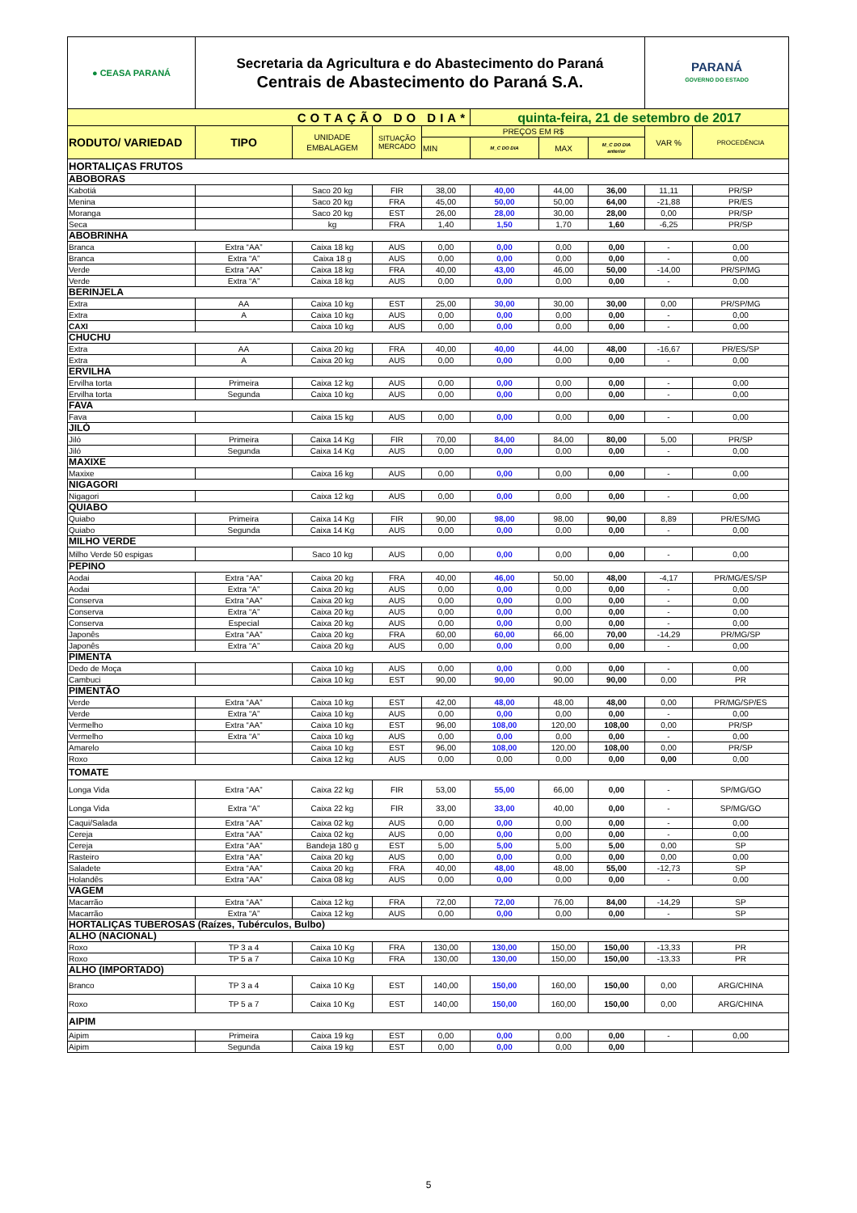| ● CEASA PARANÁ | Secretaria da Agricultura e do Abastecimento do Paraná Centrais de Abastecimento do Paraná S.A. | | | | | | | PARANÁ GOVERNO DO ESTADO | |
| COTAÇÃO DO DIA* | | | | | quinta-feira, 21 de setembro de 2017 | | | | |
| RODUTO/ VARIEDAD | TIPO | UNIDADE EMBALAGEM | SITUAÇÃO MERCADO | PREÇOS EM R$ | | | | VAR % | PROCEDÊNCIA |
| | | | | MIN | M_C DO DIA | MAX | M_C DO DIA anterior | | |
| HORTALIÇAS FRUTOS | | | | | | | | | |
| ABOBORAS | | | | | | | | | |
| Kabotiá | | Saco 20 kg | FIR | 38,00 | 40,00 | 44,00 | 36,00 | 11,11 | PR/SP |
| Menina | | Saco 20 kg | FRA | 45,00 | 50,00 | 50,00 | 64,00 | -21,88 | PR/ES |
| Moranga | | Saco 20 kg | EST | 26,00 | 28,00 | 30,00 | 28,00 | 0,00 | PR/SP |
| Seca | | kg | FRA | 1,40 | 1,50 | 1,70 | 1,60 | -6,25 | PR/SP |
| ABOBRINHA | | | | | | | | | |
| Branca | Extra “AA” | Caixa 18 kg | AUS | 0,00 | 0,00 | 0,00 | 0,00 | - | 0,00 |
| Branca | Extra “A” | Caixa 18 g | AUS | 0,00 | 0,00 | 0,00 | 0,00 | - | 0,00 |
| Verde | Extra “AA” | Caixa 18 kg | FRA | 40,00 | 43,00 | 46,00 | 50,00 | -14,00 | PR/SP/MG |
| Verde | Extra “A” | Caixa 18 kg | AUS | 0,00 | 0,00 | 0,00 | 0,00 | - | 0,00 |
| BERINJELA | | | | | | | | | |
| Extra | AA | Caixa 10 kg | EST | 25,00 | 30,00 | 30,00 | 30,00 | 0,00 | PR/SP/MG |
| Extra | A | Caixa 10 kg | AUS | 0,00 | 0,00 | 0,00 | 0,00 | - | 0,00 |
| CAXI | | Caixa 10 kg | AUS | 0,00 | 0,00 | 0,00 | 0,00 | - | 0,00 |
| CHUCHU | | | | | | | | | |
| Extra | AA | Caixa 20 kg | FRA | 40,00 | 40,00 | 44,00 | 48,00 | -16,67 | PR/ES/SP |
| Extra | A | Caixa 20 kg | AUS | 0,00 | 0,00 | 0,00 | 0,00 | - | 0,00 |
| ERVILHA | | | | | | | | | |
| Ervilha torta | Primeira | Caixa 12 kg | AUS | 0,00 | 0,00 | 0,00 | 0,00 | - | 0,00 |
| Ervilha torta | Segunda | Caixa 10 kg | AUS | 0,00 | 0,00 | 0,00 | 0,00 | - | 0,00 |
| FAVA | | | | | | | | | |
| Fava | | Caixa 15 kg | AUS | 0,00 | 0,00 | 0,00 | 0,00 | - | 0,00 |
| JILÓ | | | | | | | | | |
| Jiló | Primeira | Caixa 14 Kg | FIR | 70,00 | 84,00 | 84,00 | 80,00 | 5,00 | PR/SP |
| Jiló | Segunda | Caixa 14 Kg | AUS | 0,00 | 0,00 | 0,00 | 0,00 | - | 0,00 |
| MAXIXE | | | | | | | | | |
| Maxixe | | Caixa 16 kg | AUS | 0,00 | 0,00 | 0,00 | 0,00 | - | 0,00 |
| NIGAGORI | | | | | | | | | |
| Nigagori | | Caixa 12 kg | AUS | 0,00 | 0,00 | 0,00 | 0,00 | - | 0,00 |
| QUIABO | | | | | | | | | |
| Quiabo | Primeira | Caixa 14 Kg | FIR | 90,00 | 98,00 | 98,00 | 90,00 | 8,89 | PR/ES/MG |
| Quiabo | Segunda | Caixa 14 Kg | AUS | 0,00 | 0,00 | 0,00 | 0,00 | - | 0,00 |
| MILHO VERDE | | | | | | | | | |
| Milho Verde 50 espigas | | Saco 10 kg | AUS | 0,00 | 0,00 | 0,00 | 0,00 | - | 0,00 |
| PEPINO | | | | | | | | | |
| Aodai | Extra “AA” | Caixa 20 kg | FRA | 40,00 | 46,00 | 50,00 | 48,00 | -4,17 | PR/MG/ES/SP |
| Aodai | Extra “A” | Caixa 20 kg | AUS | 0,00 | 0,00 | 0,00 | 0,00 | - | 0,00 |
| Conserva | Extra “AA” | Caixa 20 kg | AUS | 0,00 | 0,00 | 0,00 | 0,00 | - | 0,00 |
| Conserva | Extra “A” | Caixa 20 kg | AUS | 0,00 | 0,00 | 0,00 | 0,00 | - | 0,00 |
| Conserva | Especial | Caixa 20 kg | AUS | 0,00 | 0,00 | 0,00 | 0,00 | - | 0,00 |
| Japonês | Extra “AA” | Caixa 20 kg | FRA | 60,00 | 60,00 | 66,00 | 70,00 | -14,29 | PR/MG/SP |
| Japonês | Extra “A” | Caixa 20 kg | AUS | 0,00 | 0,00 | 0,00 | 0,00 | - | 0,00 |
| PIMENTA | | | | | | | | | |
| Dedo de Moça | | Caixa 10 kg | AUS | 0,00 | 0,00 | 0,00 | 0,00 | - | 0,00 |
| Cambuci | | Caixa 10 kg | EST | 90,00 | 90,00 | 90,00 | 90,00 | 0,00 | PR |
| PIMENTÃO | | | | | | | | | |
| Verde | Extra “AA” | Caixa 10 kg | EST | 42,00 | 48,00 | 48,00 | 48,00 | 0,00 | PR/MG/SP/ES |
| Verde | Extra “A” | Caixa 10 kg | AUS | 0,00 | 0,00 | 0,00 | 0,00 | - | 0,00 |
| Vermelho | Extra “AA” | Caixa 10 kg | EST | 96,00 | 108,00 | 120,00 | 108,00 | 0,00 | PR/SP |
| Vermelho | Extra “A” | Caixa 10 kg | AUS | 0,00 | 0,00 | 0,00 | 0,00 | - | 0,00 |
| Amarelo | | Caixa 10 kg | EST | 96,00 | 108,00 | 120,00 | 108,00 | 0,00 | PR/SP |
| Roxo | | Caixa 12 kg | AUS | 0,00 | 0,00 | 0,00 | 0,00 | 0,00 | 0,00 |
| TOMATE | | | | | | | | | |
| Longa Vida | Extra “AA” | Caixa 22 kg | FIR | 53,00 | 55,00 | 66,00 | 0,00 | - | SP/MG/GO |
| Longa Vida | Extra “A” | Caixa 22 kg | FIR | 33,00 | 33,00 | 40,00 | 0,00 | - | SP/MG/GO |
| Caqui/Salada | Extra “AA” | Caixa 02 kg | AUS | 0,00 | 0,00 | 0,00 | 0,00 | - | 0,00 |
| Cereja | Extra “AA” | Caixa 02 kg | AUS | 0,00 | 0,00 | 0,00 | 0,00 | - | 0,00 |
| Cereja | Extra “AA” | Bandeja 180 g | EST | 5,00 | 5,00 | 5,00 | 5,00 | 0,00 | SP |
| Rasteiro | Extra “AA” | Caixa 20 kg | AUS | 0,00 | 0,00 | 0,00 | 0,00 | 0,00 | 0,00 |
| Saladete | Extra “AA” | Caixa 20 kg | FRA | 40,00 | 48,00 | 48,00 | 55,00 | -12,73 | SP |
| Holandês | Extra “AA” | Caixa 08 kg | AUS | 0,00 | 0,00 | 0,00 | 0,00 | - | 0,00 |
| VAGEM | | | | | | | | | |
| Macarrão | Extra “AA” | Caixa 12 kg | FRA | 72,00 | 72,00 | 76,00 | 84,00 | -14,29 | SP |
| Macarrão | Extra “A” | Caixa 12 kg | AUS | 0,00 | 0,00 | 0,00 | 0,00 | - | SP |
| HORTALIÇAS TUBEROSAS (Raízes, Tubérculos, Bulbo) | | | | | | | | | |
| ALHO (NACIONAL) | | | | | | | | | |
| Roxo | TP 3 a 4 | Caixa 10 Kg | FRA | 130,00 | 130,00 | 150,00 | 150,00 | -13,33 | PR |
| Roxo | TP 5 a 7 | Caixa 10 Kg | FRA | 130,00 | 130,00 | 150,00 | 150,00 | -13,33 | PR |
| ALHO (IMPORTADO) | | | | | | | | | |
| Branco | TP 3 a 4 | Caixa 10 Kg | EST | 140,00 | 150,00 | 160,00 | 150,00 | 0,00 | ARG/CHINA |
| Roxo | TP 5 a 7 | Caixa 10 Kg | EST | 140,00 | 150,00 | 160,00 | 150,00 | 0,00 | ARG/CHINA |
| AIPIM | | | | | | | | | |
| Aipim | Primeira | Caixa 19 kg | EST | 0,00 | 0,00 | 0,00 | 0,00 | - | 0,00 |
| Aipim | Segunda | Caixa 19 kg | EST | 0,00 | 0,00 | 0,00 | 0,00 | | |
5